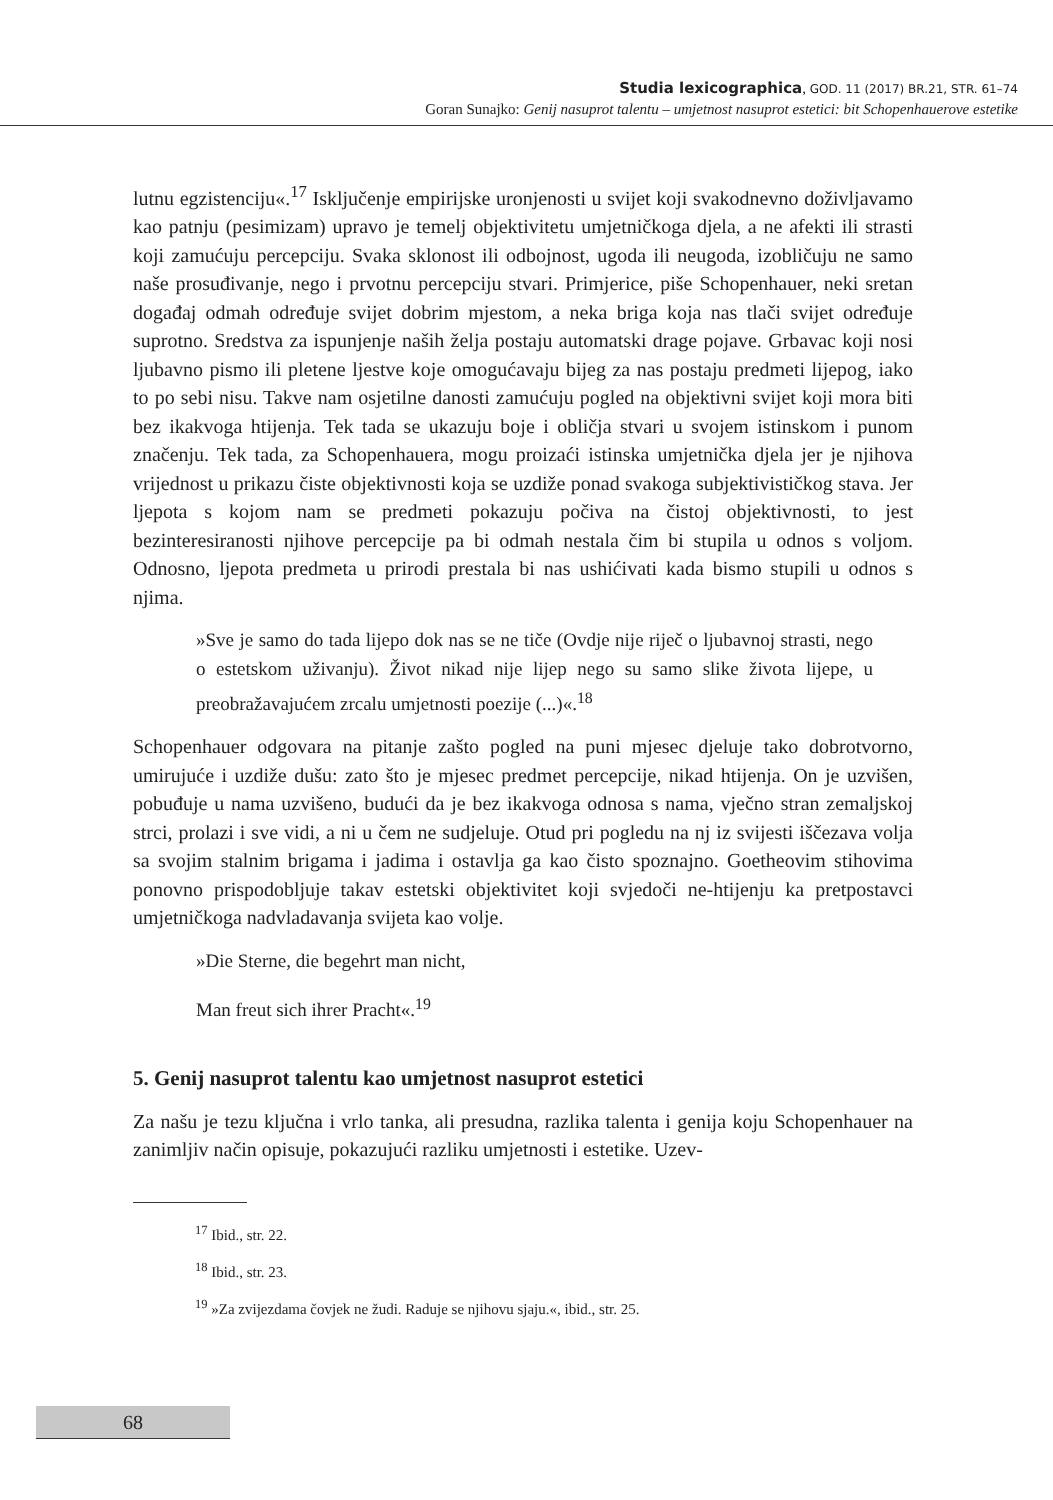Studia lexicographica, GOD. 11 (2017) BR.21, STR. 61–74
Goran Sunajko: Genij nasuprot talentu – umjetnost nasuprot estetici: bit Schopenhauerove estetike
lutnu egzistenciju«.<sup>17</sup> Isključenje empirijske uronjenosti u svijet koji svakodnevno doživljavamo kao patnju (pesimizam) upravo je temelj objektivitetu umjetničkoga djela, a ne afekti ili strasti koji zamućuju percepciju. Svaka sklonost ili odbojnost, ugoda ili neugoda, izobličuju ne samo naše prosuđivanje, nego i prvotnu percepciju stvari. Primjerice, piše Schopenhauer, neki sretan događaj odmah određuje svijet dobrim mjestom, a neka briga koja nas tlači svijet određuje suprotno. Sredstva za ispunjenje naših želja postaju automatski drage pojave. Grbavac koji nosi ljubavno pismo ili pletene ljestve koje omogućavaju bijeg za nas postaju predmeti lijepog, iako to po sebi nisu. Takve nam osjetilne danosti zamućuju pogled na objektivni svijet koji mora biti bez ikakvoga htijenja. Tek tada se ukazuju boje i obličja stvari u svojem istinskom i punom značenju. Tek tada, za Schopenhauera, mogu proizaći istinska umjetnička djela jer je njihova vrijednost u prikazu čiste objektivnosti koja se uzdiže ponad svakoga subjektivističkog stava. Jer ljepota s kojom nam se predmeti pokazuju počiva na čistoj objektivnosti, to jest bezinteresiranosti njihove percepcije pa bi odmah nestala čim bi stupila u odnos s voljom. Odnosno, ljepota predmeta u prirodi prestala bi nas ushićivati kada bismo stupili u odnos s njima.
»Sve je samo do tada lijepo dok nas se ne tiče (Ovdje nije riječ o ljubavnoj strasti, nego o estetskom uživanju). Život nikad nije lijep nego su samo slike života lijepe, u preobražavajućem zrcalu umjetnosti poezije (...)«.<sup>18</sup>
Schopenhauer odgovara na pitanje zašto pogled na puni mjesec djeluje tako dobrotvorno, umirujuće i uzdiže dušu: zato što je mjesec predmet percepcije, nikad htijenja. On je uzvišen, pobuđuje u nama uzvišeno, budući da je bez ikakvoga odnosa s nama, vječno stran zemaljskoj strci, prolazi i sve vidi, a ni u čem ne sudjeluje. Otud pri pogledu na nj iz svijesti iščezava volja sa svojim stalnim brigama i jadima i ostavlja ga kao čisto spoznajno. Goetheovim stihovima ponovno prispodobljuje takav estetski objektivitet koji svjedoči ne-htijenju ka pretpostavci umjetničkoga nadvladavanja svijeta kao volje.
»Die Sterne, die begehrt man nicht,
Man freut sich ihrer Pracht«.<sup>19</sup>
5. Genij nasuprot talentu kao umjetnost nasuprot estetici
Za našu je tezu ključna i vrlo tanka, ali presudna, razlika talenta i genija koju Schopenhauer na zanimljiv način opisuje, pokazujući razliku umjetnosti i estetike. Uzev-
<sup>17</sup> Ibid., str. 22.
<sup>18</sup> Ibid., str. 23.
<sup>19</sup> »Za zvijezdama čovjek ne žudi. Raduje se njihovu sjaju.«, ibid., str. 25.
68